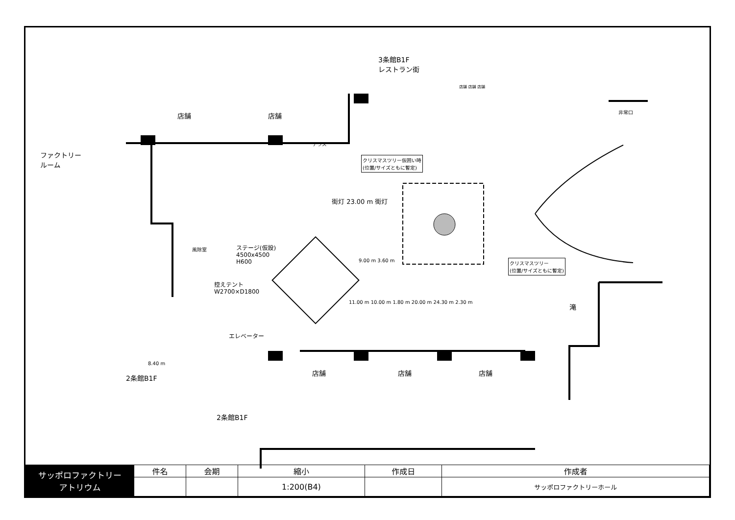3条館B1F
レストラン街
店舗 店舗
店舗 店舗 店舗
テラス
ファクトリー
ルーム
非常口
クリスマスツリー仮囲い時
(位置/サイズともに暫定)
街灯 23.00 m 街灯
風除室
ステージ(仮設)
4500x4500
H600
9.00 m 3.60 m
クリスマスツリー
(位置/サイズともに暫定)
控えテント
W2700×D1800
11.00 m 10.00 m 1.80 m 20.00 m 24.30 m 2.30 m
滝
エレベーター
8.40 m
店舗 店舗 店舗
2条館B1F
2条館B1F
| サッポロファクトリー アトリウム | 件名 | 会期 | 縮小 | 作成日 | 作成者 |
| | | | 1:200(B4) | | サッポロファクトリーホール |